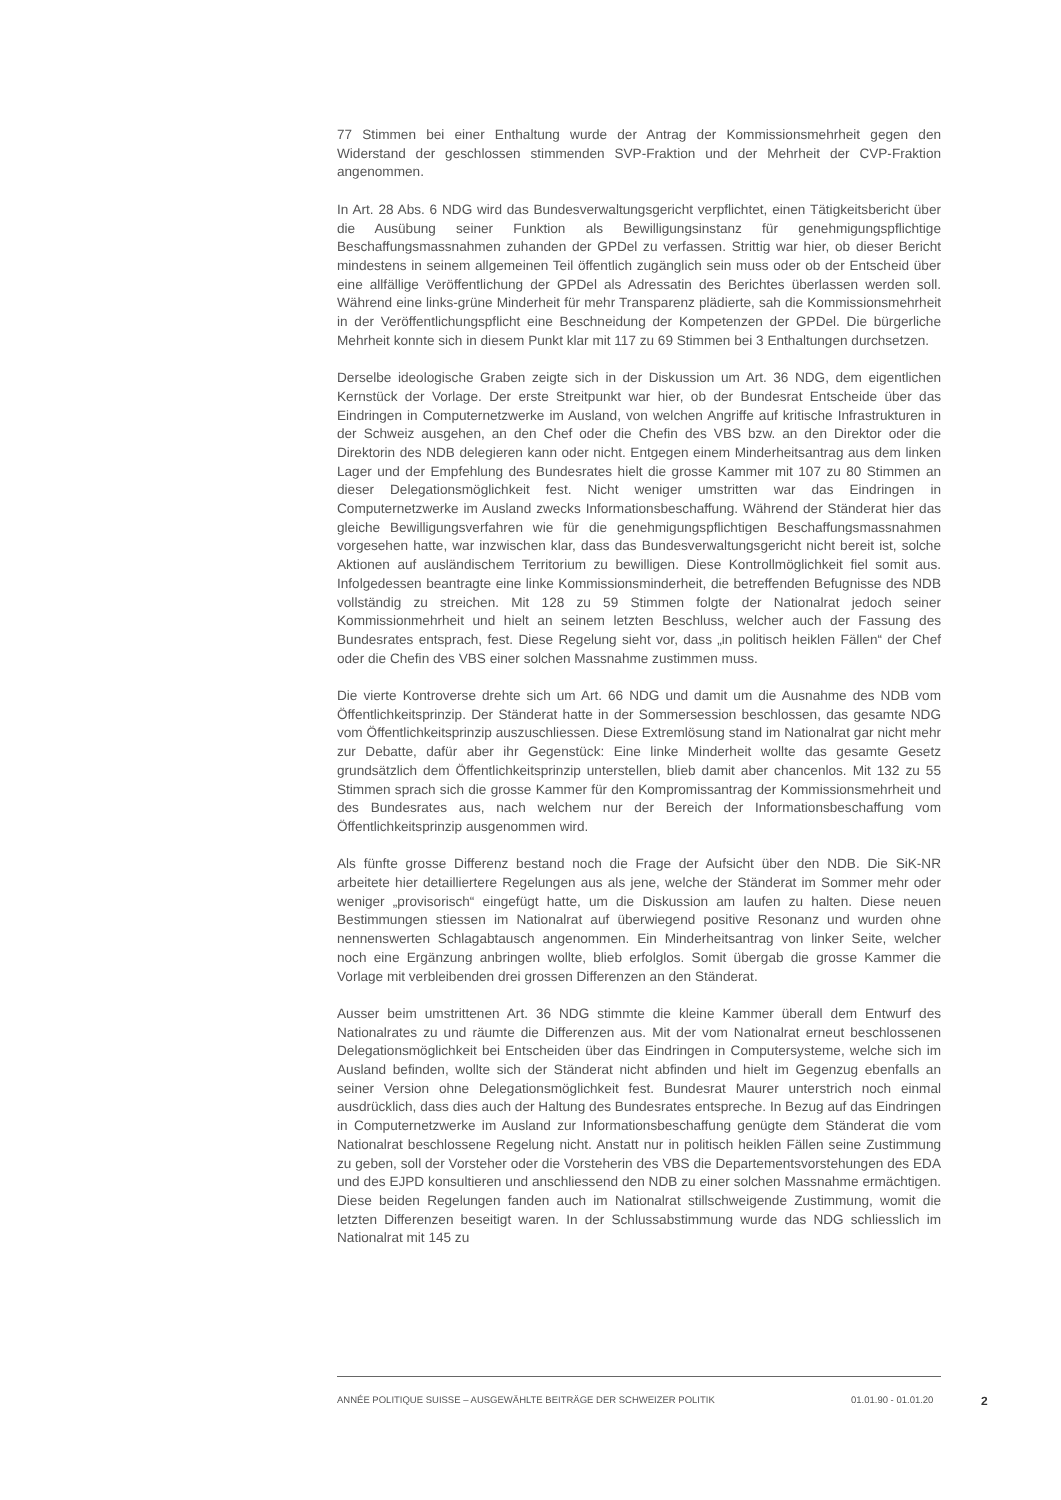77 Stimmen bei einer Enthaltung wurde der Antrag der Kommissionsmehrheit gegen den Widerstand der geschlossen stimmenden SVP-Fraktion und der Mehrheit der CVP-Fraktion angenommen.
In Art. 28 Abs. 6 NDG wird das Bundesverwaltungsgericht verpflichtet, einen Tätigkeitsbericht über die Ausübung seiner Funktion als Bewilligungsinstanz für genehmigungspflichtige Beschaffungsmassnahmen zuhanden der GPDel zu verfassen. Strittig war hier, ob dieser Bericht mindestens in seinem allgemeinen Teil öffentlich zugänglich sein muss oder ob der Entscheid über eine allfällige Veröffentlichung der GPDel als Adressatin des Berichtes überlassen werden soll. Während eine links-grüne Minderheit für mehr Transparenz plädierte, sah die Kommissionsmehrheit in der Veröffentlichungspflicht eine Beschneidung der Kompetenzen der GPDel. Die bürgerliche Mehrheit konnte sich in diesem Punkt klar mit 117 zu 69 Stimmen bei 3 Enthaltungen durchsetzen.
Derselbe ideologische Graben zeigte sich in der Diskussion um Art. 36 NDG, dem eigentlichen Kernstück der Vorlage. Der erste Streitpunkt war hier, ob der Bundesrat Entscheide über das Eindringen in Computernetzwerke im Ausland, von welchen Angriffe auf kritische Infrastrukturen in der Schweiz ausgehen, an den Chef oder die Chefin des VBS bzw. an den Direktor oder die Direktorin des NDB delegieren kann oder nicht. Entgegen einem Minderheitsantrag aus dem linken Lager und der Empfehlung des Bundesrates hielt die grosse Kammer mit 107 zu 80 Stimmen an dieser Delegationsmöglichkeit fest. Nicht weniger umstritten war das Eindringen in Computernetzwerke im Ausland zwecks Informationsbeschaffung. Während der Ständerat hier das gleiche Bewilligungsverfahren wie für die genehmigungspflichtigen Beschaffungsmassnahmen vorgesehen hatte, war inzwischen klar, dass das Bundesverwaltungsgericht nicht bereit ist, solche Aktionen auf ausländischem Territorium zu bewilligen. Diese Kontrollmöglichkeit fiel somit aus. Infolgedessen beantragte eine linke Kommissionsminderheit, die betreffenden Befugnisse des NDB vollständig zu streichen. Mit 128 zu 59 Stimmen folgte der Nationalrat jedoch seiner Kommissionmehrheit und hielt an seinem letzten Beschluss, welcher auch der Fassung des Bundesrates entsprach, fest. Diese Regelung sieht vor, dass „in politisch heiklen Fällen“ der Chef oder die Chefin des VBS einer solchen Massnahme zustimmen muss.
Die vierte Kontroverse drehte sich um Art. 66 NDG und damit um die Ausnahme des NDB vom Öffentlichkeitsprinzip. Der Ständerat hatte in der Sommersession beschlossen, das gesamte NDG vom Öffentlichkeitsprinzip auszuschliessen. Diese Extremlösung stand im Nationalrat gar nicht mehr zur Debatte, dafür aber ihr Gegenstück: Eine linke Minderheit wollte das gesamte Gesetz grundsätzlich dem Öffentlichkeitsprinzip unterstellen, blieb damit aber chancenlos. Mit 132 zu 55 Stimmen sprach sich die grosse Kammer für den Kompromissantrag der Kommissionsmehrheit und des Bundesrates aus, nach welchem nur der Bereich der Informationsbeschaffung vom Öffentlichkeitsprinzip ausgenommen wird.
Als fünfte grosse Differenz bestand noch die Frage der Aufsicht über den NDB. Die SiK-NR arbeitete hier detailliertere Regelungen aus als jene, welche der Ständerat im Sommer mehr oder weniger „provisorisch“ eingefügt hatte, um die Diskussion am laufen zu halten. Diese neuen Bestimmungen stiessen im Nationalrat auf überwiegend positive Resonanz und wurden ohne nennenswerten Schlagabtausch angenommen. Ein Minderheitsantrag von linker Seite, welcher noch eine Ergänzung anbringen wollte, blieb erfolglos. Somit übergab die grosse Kammer die Vorlage mit verbleibenden drei grossen Differenzen an den Ständerat.
Ausser beim umstrittenen Art. 36 NDG stimmte die kleine Kammer überall dem Entwurf des Nationalrates zu und räumte die Differenzen aus. Mit der vom Nationalrat erneut beschlossenen Delegationsmöglichkeit bei Entscheiden über das Eindringen in Computersysteme, welche sich im Ausland befinden, wollte sich der Ständerat nicht abfinden und hielt im Gegenzug ebenfalls an seiner Version ohne Delegationsmöglichkeit fest. Bundesrat Maurer unterstrich noch einmal ausdrücklich, dass dies auch der Haltung des Bundesrates entspreche. In Bezug auf das Eindringen in Computernetzwerke im Ausland zur Informationsbeschaffung genügte dem Ständerat die vom Nationalrat beschlossene Regelung nicht. Anstatt nur in politisch heiklen Fällen seine Zustimmung zu geben, soll der Vorsteher oder die Vorsteherin des VBS die Departementsvorstehungen des EDA und des EJPD konsultieren und anschliessend den NDB zu einer solchen Massnahme ermächtigen. Diese beiden Regelungen fanden auch im Nationalrat stillschweigende Zustimmung, womit die letzten Differenzen beseitigt waren. In der Schlussabstimmung wurde das NDG schliesslich im Nationalrat mit 145 zu
ANNÉE POLITIQUE SUISSE – AUSGEWÄHLTE BEITRÄGE DER SCHWEIZER POLITIK 01.01.90 - 01.01.20 2